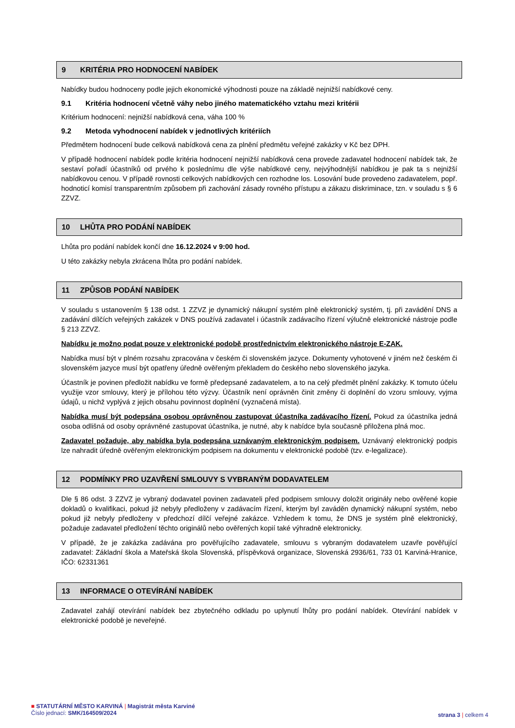9 KRITÉRIA PRO HODNOCENÍ NABÍDEK
Nabídky budou hodnoceny podle jejich ekonomické výhodnosti pouze na základě nejnižší nabídkové ceny.
9.1 Kritéria hodnocení včetně váhy nebo jiného matematického vztahu mezi kritérii
Kritérium hodnocení: nejnižší nabídková cena, váha 100 %
9.2 Metoda vyhodnocení nabídek v jednotlivých kritériích
Předmětem hodnocení bude celková nabídková cena za plnění předmětu veřejné zakázky v Kč bez DPH.
V případě hodnocení nabídek podle kritéria hodnocení nejnižší nabídková cena provede zadavatel hodnocení nabídek tak, že sestaví pořadí účastníků od prvého k poslednímu dle výše nabídkové ceny, nejvýhodnější nabídkou je pak ta s nejnižší nabídkovou cenou. V případě rovnosti celkových nabídkových cen rozhodne los. Losování bude provedeno zadavatelem, popř. hodnoticí komisí transparentním způsobem při zachování zásady rovného přístupu a zákazu diskriminace, tzn. v souladu s § 6 ZZVZ.
10 LHŮTA PRO PODÁNÍ NABÍDEK
Lhůta pro podání nabídek končí dne 16.12.2024 v 9:00 hod.
U této zakázky nebyla zkrácena lhůta pro podání nabídek.
11 ZPŮSOB PODÁNÍ NABÍDEK
V souladu s ustanovením § 138 odst. 1 ZZVZ je dynamický nákupní systém plně elektronický systém, tj. při zavádění DNS a zadávání dílčích veřejných zakázek v DNS používá zadavatel i účastník zadávacího řízení výlučně elektronické nástroje podle § 213 ZZVZ.
Nabídku je možno podat pouze v elektronické podobě prostřednictvím elektronického nástroje E-ZAK.
Nabídka musí být v plném rozsahu zpracována v českém či slovenském jazyce. Dokumenty vyhotovené v jiném než českém či slovenském jazyce musí být opatřeny úředně ověřeným překladem do českého nebo slovenského jazyka.
Účastník je povinen předložit nabídku ve formě předepsané zadavatelem, a to na celý předmět plnění zakázky. K tomuto účelu využije vzor smlouvy, který je přílohou této výzvy. Účastník není oprávněn činit změny či doplnění do vzoru smlouvy, vyjma údajů, u nichž vyplývá z jejich obsahu povinnost doplnění (vyznačená místa).
Nabídka musí být podepsána osobou oprávněnou zastupovat účastníka zadávacího řízení. Pokud za účastníka jedná osoba odlišná od osoby oprávněné zastupovat účastníka, je nutné, aby k nabídce byla současně přiložena plná moc.
Zadavatel požaduje, aby nabídka byla podepsána uznávaným elektronickým podpisem. Uznávaný elektronický podpis lze nahradit úředně ověřeným elektronickým podpisem na dokumentu v elektronické podobě (tzv. e-legalizace).
12 PODMÍNKY PRO UZAVŘENÍ SMLOUVY S VYBRANÝM DODAVATELEM
Dle § 86 odst. 3 ZZVZ je vybraný dodavatel povinen zadavateli před podpisem smlouvy doložit originály nebo ověřené kopie dokladů o kvalifikaci, pokud již nebyly předloženy v zadávacím řízení, kterým byl zaváděn dynamický nákupní systém, nebo pokud již nebyly předloženy v předchozí dílčí veřejné zakázce. Vzhledem k tomu, že DNS je systém plně elektronický, požaduje zadavatel předložení těchto originálů nebo ověřených kopií také výhradně elektronicky.
V případě, že je zakázka zadávána pro pověřujícího zadavatele, smlouvu s vybraným dodavatelem uzavře pověřující zadavatel: Základní škola a Mateřská škola Slovenská, příspěvková organizace, Slovenská 2936/61, 733 01 Karviná-Hranice, IČO: 62331361
13 INFORMACE O OTEVÍRÁNÍ NABÍDEK
Zadavatel zahájí otevírání nabídek bez zbytečného odkladu po uplynutí lhůty pro podání nabídek. Otevírání nabídek v elektronické podobě je neveřejné.
■ STATUTÁRNÍ MĚSTO KARVINÁ | Magistrát města Karviné
Číslo jednací: SMK/164509/2024
strana 3 | celkem 4